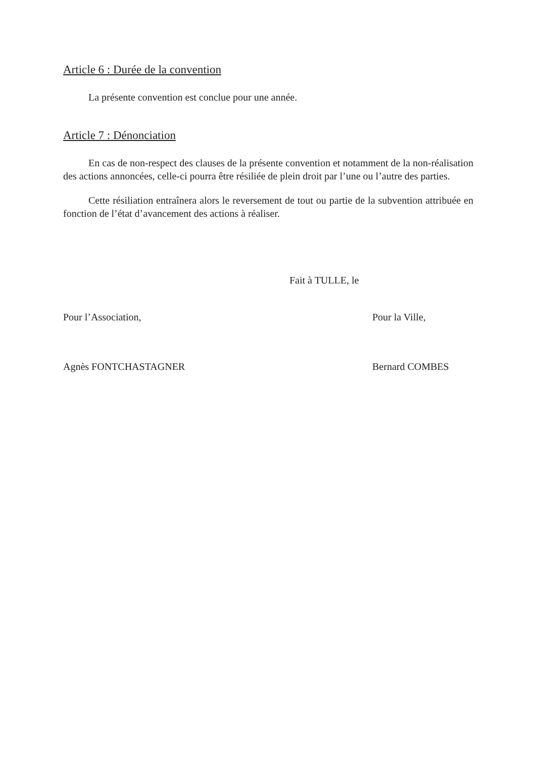Article 6 : Durée de la convention
La présente convention est conclue pour une année.
Article 7 : Dénonciation
En cas de non-respect des clauses de la présente convention et notamment de la non-réalisation des actions annoncées, celle-ci pourra être résiliée de plein droit par l’une ou l’autre des parties.
Cette résiliation entraînera alors le reversement de tout ou partie de la subvention attribuée en fonction de l’état d’avancement des actions à réaliser.
Fait à TULLE, le
Pour l’Association, Pour la Ville,
Agnès FONTCHASTAGNER Bernard COMBES